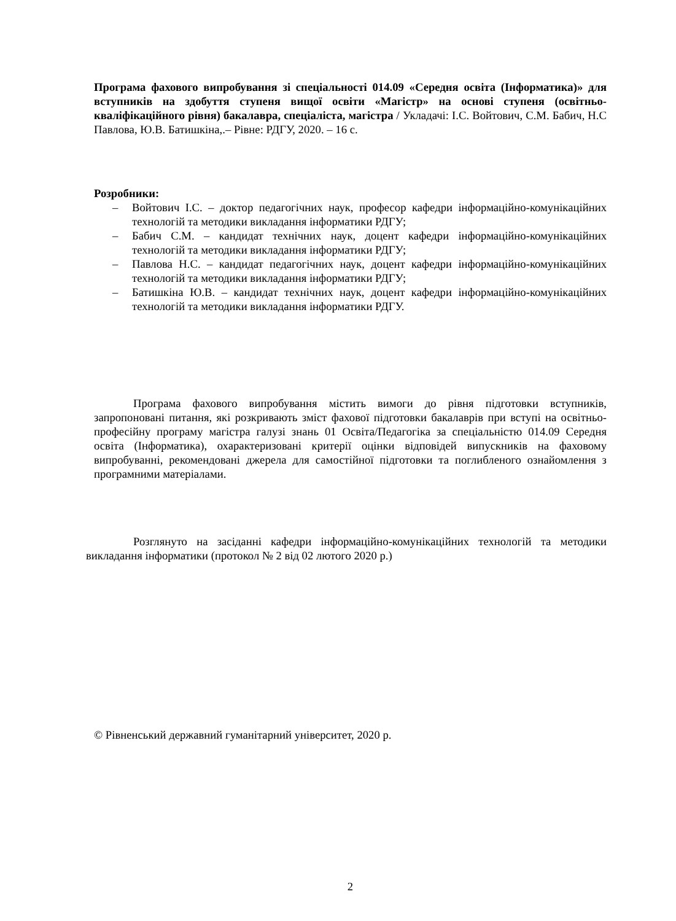Програма фахового випробування зі спеціальності 014.09 «Середня освіта (Інформатика)» для вступників на здобуття ступеня вищої освіти «Магістр» на основі ступеня (освітньо-кваліфікаційного рівня) бакалавра, спеціаліста, магістра / Укладачі: І.С. Войтович, С.М. Бабич, Н.С Павлова, Ю.В. Батишкіна,.– Рівне: РДГУ, 2020. – 16 с.
Розробники:
– Войтович І.С. – доктор педагогічних наук, професор кафедри інформаційно-комунікаційних технологій та методики викладання інформатики РДГУ;
– Бабич С.М. – кандидат технічних наук, доцент кафедри інформаційно-комунікаційних технологій та методики викладання інформатики РДГУ;
– Павлова Н.С. – кандидат педагогічних наук, доцент кафедри інформаційно-комунікаційних технологій та методики викладання інформатики РДГУ;
– Батишкіна Ю.В. – кандидат технічних наук, доцент кафедри інформаційно-комунікаційних технологій та методики викладання інформатики РДГУ.
Програма фахового випробування містить вимоги до рівня підготовки вступників, запропоновані питання, які розкривають зміст фахової підготовки бакалаврів при вступі на освітньо-професійну програму магістра галузі знань 01 Освіта/Педагогіка за спеціальністю 014.09 Середня освіта (Інформатика), охарактеризовані критерії оцінки відповідей випускників на фаховому випробуванні, рекомендовані джерела для самостійної підготовки та поглибленого ознайомлення з програмними матеріалами.
Розглянуто на засіданні кафедри інформаційно-комунікаційних технологій та методики викладання інформатики (протокол № 2 від 02 лютого 2020 р.)
© Рівненський державний гуманітарний університет, 2020 р.
2